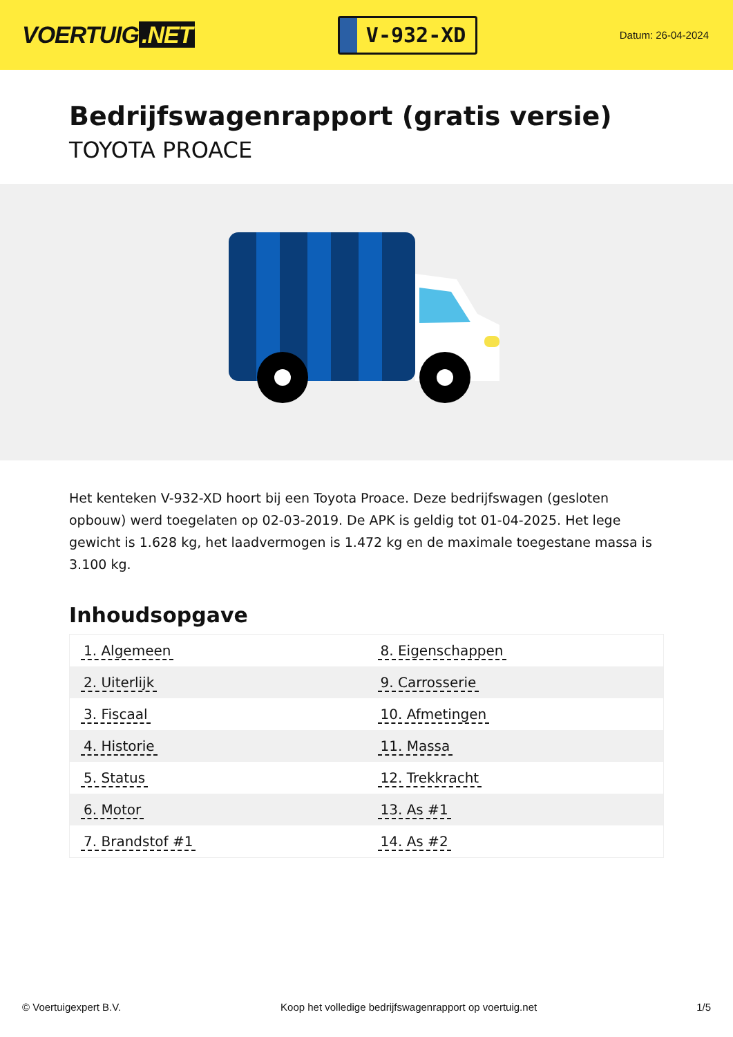VOERTUIG.NET
V-932-XD
Datum: 26-04-2024
Bedrijfswagenrapport (gratis versie)
TOYOTA PROACE
Het kenteken V-932-XD hoort bij een Toyota Proace. Deze bedrijfswagen (gesloten opbouw) werd toegelaten op 02-03-2019. De APK is geldig tot 01-04-2025. Het lege gewicht is 1.628 kg, het laadvermogen is 1.472 kg en de maximale toegestane massa is 3.100 kg.
Inhoudsopgave
| 1. Algemeen | 8. Eigenschappen |
| 2. Uiterlijk | 9. Carrosserie |
| 3. Fiscaal | 10. Afmetingen |
| 4. Historie | 11. Massa |
| 5. Status | 12. Trekkracht |
| 6. Motor | 13. As #1 |
| 7. Brandstof #1 | 14. As #2 |
© Voertuigexpert B.V. Koop het volledige bedrijfswagenrapport op voertuig.net 1/5